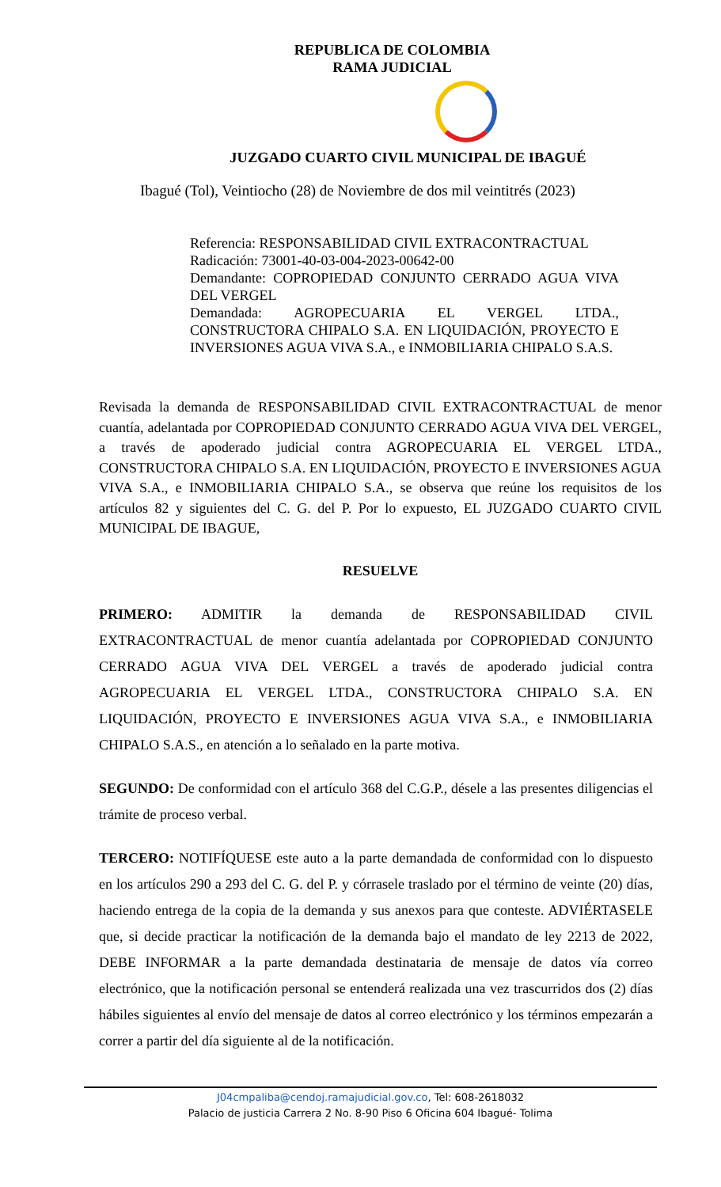REPUBLICA DE COLOMBIA
RAMA JUDICIAL
JUZGADO CUARTO CIVIL MUNICIPAL DE IBAGUÉ
Ibagué (Tol), Veintiocho (28) de Noviembre de dos mil veintitrés (2023)
Referencia: RESPONSABILIDAD CIVIL EXTRACONTRACTUAL
Radicación: 73001-40-03-004-2023-00642-00
Demandante: COPROPIEDAD CONJUNTO CERRADO AGUA VIVA DEL VERGEL
Demandada: AGROPECUARIA EL VERGEL LTDA., CONSTRUCTORA CHIPALO S.A. EN LIQUIDACIÓN, PROYECTO E INVERSIONES AGUA VIVA S.A., e INMOBILIARIA CHIPALO S.A.S.
Revisada la demanda de RESPONSABILIDAD CIVIL EXTRACONTRACTUAL de menor cuantía, adelantada por COPROPIEDAD CONJUNTO CERRADO AGUA VIVA DEL VERGEL, a través de apoderado judicial contra AGROPECUARIA EL VERGEL LTDA., CONSTRUCTORA CHIPALO S.A. EN LIQUIDACIÓN, PROYECTO E INVERSIONES AGUA VIVA S.A., e INMOBILIARIA CHIPALO S.A., se observa que reúne los requisitos de los artículos 82 y siguientes del C. G. del P. Por lo expuesto, EL JUZGADO CUARTO CIVIL MUNICIPAL DE IBAGUE,
RESUELVE
PRIMERO: ADMITIR la demanda de RESPONSABILIDAD CIVIL EXTRACONTRACTUAL de menor cuantía adelantada por COPROPIEDAD CONJUNTO CERRADO AGUA VIVA DEL VERGEL a través de apoderado judicial contra AGROPECUARIA EL VERGEL LTDA., CONSTRUCTORA CHIPALO S.A. EN LIQUIDACIÓN, PROYECTO E INVERSIONES AGUA VIVA S.A., e INMOBILIARIA CHIPALO S.A.S., en atención a lo señalado en la parte motiva.
SEGUNDO: De conformidad con el artículo 368 del C.G.P., désele a las presentes diligencias el trámite de proceso verbal.
TERCERO: NOTIFÍQUESE este auto a la parte demandada de conformidad con lo dispuesto en los artículos 290 a 293 del C. G. del P. y córrasele traslado por el término de veinte (20) días, haciendo entrega de la copia de la demanda y sus anexos para que conteste. ADVIÉRTASELE que, si decide practicar la notificación de la demanda bajo el mandato de ley 2213 de 2022, DEBE INFORMAR a la parte demandada destinataria de mensaje de datos vía correo electrónico, que la notificación personal se entenderá realizada una vez trascurridos dos (2) días hábiles siguientes al envío del mensaje de datos al correo electrónico y los términos empezarán a correr a partir del día siguiente al de la notificación.
J04cmpaliba@cendoj.ramajudicial.gov.co, Tel: 608-2618032
Palacio de justicia Carrera 2 No. 8-90 Piso 6 Oficina 604 Ibagué- Tolima